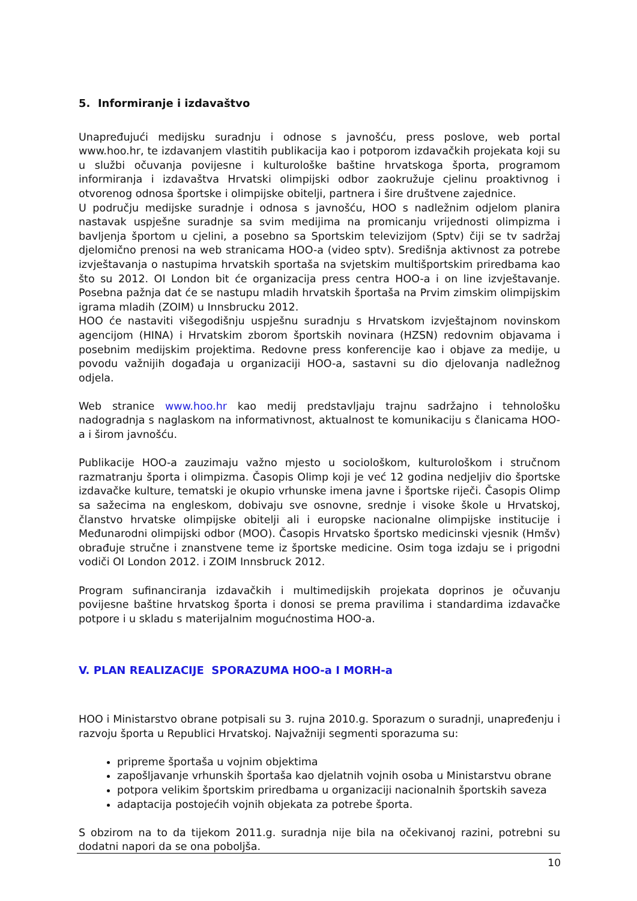5. Informiranje i izdavaštvo
Unapređujući medijsku suradnju i odnose s javnošću, press poslove, web portal www.hoo.hr, te izdavanjem vlastitih publikacija kao i potporom izdavačkih projekata koji su u službi očuvanja povijesne i kulturološke baštine hrvatskoga športa, programom informiranja i izdavaštva Hrvatski olimpijski odbor zaokružuje cjelinu proaktivnog i otvorenog odnosa športske i olimpijske obitelji, partnera i šire društvene zajednice.
U području medijske suradnje i odnosa s javnošću, HOO s nadležnim odjelom planira nastavak uspješne suradnje sa svim medijima na promicanju vrijednosti olimpizma i bavljenja športom u cjelini, a posebno sa Sportskim televizijom (Sptv) čiji se tv sadržaj djelomično prenosi na web stranicama HOO-a (video sptv). Središnja aktivnost za potrebe izvještavanja o nastupima hrvatskih sportaša na svjetskim multišportskim priredbama kao što su 2012. OI London bit će organizacija press centra HOO-a i on line izvještavanje. Posebna pažnja dat će se nastupu mladih hrvatskih športaša na Prvim zimskim olimpijskim igrama mladih (ZOIM) u Innsbrucku 2012.
HOO će nastaviti višegodišnju uspješnu suradnju s Hrvatskom izvještajnom novinskom agencijom (HINA) i Hrvatskim zborom športskih novinara (HZSN) redovnim objavama i posebnim medijskim projektima. Redovne press konferencije kao i objave za medije, u povodu važnijih događaja u organizaciji HOO-a, sastavni su dio djelovanja nadležnog odjela.
Web stranice www.hoo.hr kao medij predstavljaju trajnu sadržajno i tehnološku nadogradnja s naglaskom na informativnost, aktualnost te komunikaciju s članicama HOO-a i širom javnošću.
Publikacije HOO-a zauzimaju važno mjesto u sociološkom, kulturološkom i stručnom razmatranju športa i olimpizma. Časopis Olimp koji je već 12 godina nedjeljiv dio športske izdavačke kulture, tematski je okupio vrhunske imena javne i športske riječi. Časopis Olimp sa sažecima na engleskom, dobivaju sve osnovne, srednje i visoke škole u Hrvatskoj, članstvo hrvatske olimpijske obitelji ali i europske nacionalne olimpijske institucije i Međunarodni olimpijski odbor (MOO). Časopis Hrvatsko športsko medicinski vjesnik (Hmšv) obrađuje stručne i znanstvene teme iz športske medicine. Osim toga izdaju se i prigodni vodiči OI London 2012. i ZOIM Innsbruck 2012.
Program sufinanciranja izdavačkih i multimedijskih projekata doprinos je očuvanju povijesne baštine hrvatskog športa i donosi se prema pravilima i standardima izdavačke potpore i u skladu s materijalnim mogućnostima HOO-a.
V. PLAN REALIZACIJE SPORAZUMA HOO-a I MORH-a
HOO i Ministarstvo obrane potpisali su 3. rujna 2010.g. Sporazum o suradnji, unapređenju i razvoju športa u Republici Hrvatskoj. Najvažniji segmenti sporazuma su:
pripreme športaša u vojnim objektima
zapošljavanje vrhunskih športaša kao djelatnih vojnih osoba u Ministarstvu obrane
potpora velikim športskim priredbama u organizaciji nacionalnih športskih saveza
adaptacija postojećih vojnih objekata za potrebe športa.
S obzirom na to da tijekom 2011.g. suradnja nije bila na očekivanoj razini, potrebni su dodatni napori da se ona poboljša.
10